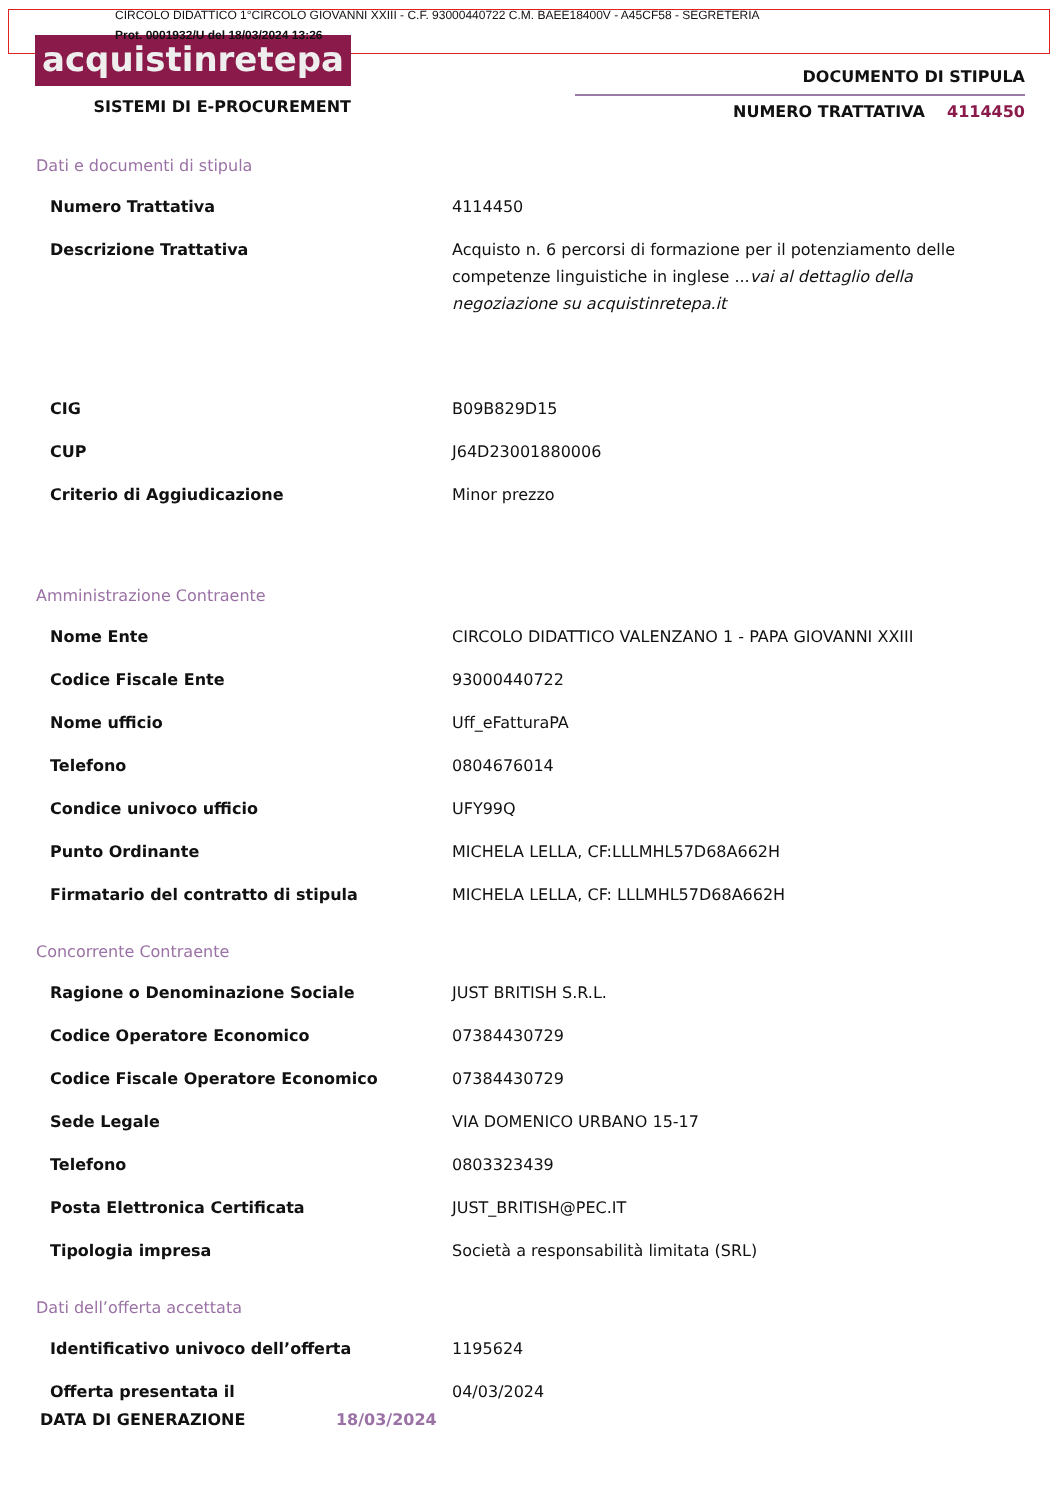CIRCOLO DIDATTICO 1°CIRCOLO GIOVANNI XXIII - C.F. 93000440722 C.M. BAEE18400V - A45CF58 - SEGRETERIA
Prot. 0001932/U del 18/03/2024 13:26
acquistinretepa
SISTEMI DI E-PROCUREMENT
DOCUMENTO DI STIPULA
NUMERO TRATTATIVA 4114450
Dati e documenti di stipula
| Numero Trattativa | 4114450 |
| Descrizione Trattativa | Acquisto n. 6 percorsi di formazione per il potenziamento delle competenze linguistiche in inglese ... vai al dettaglio della negoziazione su acquistinretepa.it |
| CIG | B09B829D15 |
| CUP | J64D23001880006 |
| Criterio di Aggiudicazione | Minor prezzo |
Amministrazione Contraente
| Nome Ente | CIRCOLO DIDATTICO VALENZANO 1 - PAPA GIOVANNI XXIII |
| Codice Fiscale Ente | 93000440722 |
| Nome ufficio | Uff_eFatturaPA |
| Telefono | 0804676014 |
| Condice univoco ufficio | UFY99Q |
| Punto Ordinante | MICHELA LELLA, CF:LLLMHL57D68A662H |
| Firmatario del contratto di stipula | MICHELA LELLA, CF: LLLMHL57D68A662H |
Concorrente Contraente
| Ragione o Denominazione Sociale | JUST BRITISH S.R.L. |
| Codice Operatore Economico | 07384430729 |
| Codice Fiscale Operatore Economico | 07384430729 |
| Sede Legale | VIA DOMENICO URBANO 15-17 |
| Telefono | 0803323439 |
| Posta Elettronica Certificata | JUST_BRITISH@PEC.IT |
| Tipologia impresa | Società a responsabilità limitata (SRL) |
Dati dell’offerta accettata
| Identificativo univoco dell’offerta | 1195624 |
| Offerta presentata il | 04/03/2024 |
DATA DI GENERAZIONE 18/03/2024